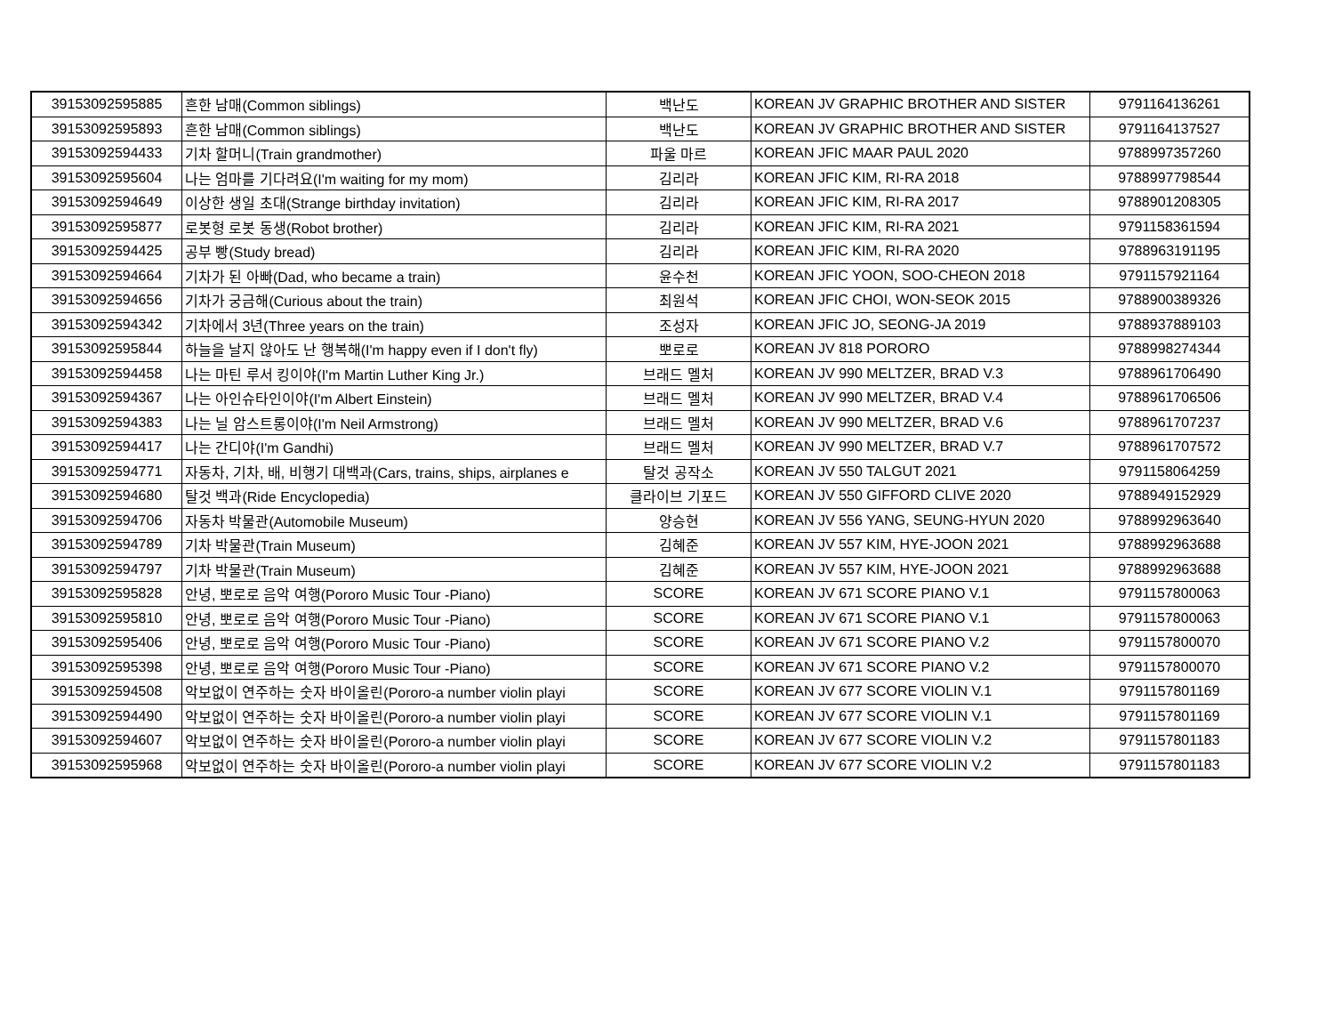| 39153092595885 | 흔한 남매(Common siblings) | 백난도 | KOREAN JV GRAPHIC BROTHER AND SISTER | 9791164136261 |
| 39153092595893 | 흔한 남매(Common siblings) | 백난도 | KOREAN JV GRAPHIC BROTHER AND SISTER | 9791164137527 |
| 39153092594433 | 기차 할머니(Train grandmother) | 파울 마르 | KOREAN JFIC MAAR PAUL 2020 | 9788997357260 |
| 39153092595604 | 나는 엄마를 기다려요(I'm waiting for my mom) | 김리라 | KOREAN JFIC KIM, RI-RA 2018 | 9788997798544 |
| 39153092594649 | 이상한 생일 초대(Strange birthday invitation) | 김리라 | KOREAN JFIC KIM, RI-RA 2017 | 9788901208305 |
| 39153092595877 | 로봇형 로봇 동생(Robot brother) | 김리라 | KOREAN JFIC KIM, RI-RA 2021 | 9791158361594 |
| 39153092594425 | 공부 빵(Study bread) | 김리라 | KOREAN JFIC KIM, RI-RA 2020 | 9788963191195 |
| 39153092594664 | 기차가 된 아빠(Dad, who became a train) | 윤수천 | KOREAN JFIC YOON, SOO-CHEON 2018 | 9791157921164 |
| 39153092594656 | 기차가 궁금해(Curious about the train) | 최원석 | KOREAN JFIC CHOI, WON-SEOK 2015 | 9788900389326 |
| 39153092594342 | 기차에서 3년(Three years on the train) | 조성자 | KOREAN JFIC JO, SEONG-JA 2019 | 9788937889103 |
| 39153092595844 | 하늘을 날지 않아도 난 행복해(I'm happy even if I don't fly) | 뽀로로 | KOREAN JV 818 PORORO | 9788998274344 |
| 39153092594458 | 나는 마틴 루서 킹이야(I'm Martin Luther King Jr.) | 브래드 멜처 | KOREAN JV 990 MELTZER, BRAD V.3 | 9788961706490 |
| 39153092594367 | 나는 아인슈타인이야(I'm Albert Einstein) | 브래드 멜처 | KOREAN JV 990 MELTZER, BRAD V.4 | 9788961706506 |
| 39153092594383 | 나는 닐 암스트롱이야(I'm Neil Armstrong) | 브래드 멜처 | KOREAN JV 990 MELTZER, BRAD V.6 | 9788961707237 |
| 39153092594417 | 나는 간디야(I'm Gandhi) | 브래드 멜처 | KOREAN JV 990 MELTZER, BRAD V.7 | 9788961707572 |
| 39153092594771 | 자동차, 기차, 배, 비행기 대백과(Cars, trains, ships, airplanes e | 탈것 공작소 | KOREAN JV 550 TALGUT 2021 | 9791158064259 |
| 39153092594680 | 탈것 백과(Ride Encyclopedia) | 클라이브 기포드 | KOREAN JV 550 GIFFORD CLIVE 2020 | 9788949152929 |
| 39153092594706 | 자동차 박물관(Automobile Museum) | 양승현 | KOREAN JV 556 YANG, SEUNG-HYUN 2020 | 9788992963640 |
| 39153092594789 | 기차 박물관(Train Museum) | 김혜준 | KOREAN JV 557 KIM, HYE-JOON 2021 | 9788992963688 |
| 39153092594797 | 기차 박물관(Train Museum) | 김혜준 | KOREAN JV 557 KIM, HYE-JOON 2021 | 9788992963688 |
| 39153092595828 | 안녕, 뽀로로 음악 여행(Pororo Music Tour -Piano) | SCORE | KOREAN JV 671 SCORE PIANO V.1 | 9791157800063 |
| 39153092595810 | 안녕, 뽀로로 음악 여행(Pororo Music Tour -Piano) | SCORE | KOREAN JV 671 SCORE PIANO V.1 | 9791157800063 |
| 39153092595406 | 안녕, 뽀로로 음악 여행(Pororo Music Tour -Piano) | SCORE | KOREAN JV 671 SCORE PIANO V.2 | 9791157800070 |
| 39153092595398 | 안녕, 뽀로로 음악 여행(Pororo Music Tour -Piano) | SCORE | KOREAN JV 671 SCORE PIANO V.2 | 9791157800070 |
| 39153092594508 | 악보없이 연주하는 숫자 바이올린(Pororo-a number violin playi | SCORE | KOREAN JV 677 SCORE VIOLIN V.1 | 9791157801169 |
| 39153092594490 | 악보없이 연주하는 숫자 바이올린(Pororo-a number violin playi | SCORE | KOREAN JV 677 SCORE VIOLIN V.1 | 9791157801169 |
| 39153092594607 | 악보없이 연주하는 숫자 바이올린(Pororo-a number violin playi | SCORE | KOREAN JV 677 SCORE VIOLIN V.2 | 9791157801183 |
| 39153092595968 | 악보없이 연주하는 숫자 바이올린(Pororo-a number violin playi | SCORE | KOREAN JV 677 SCORE VIOLIN V.2 | 9791157801183 |